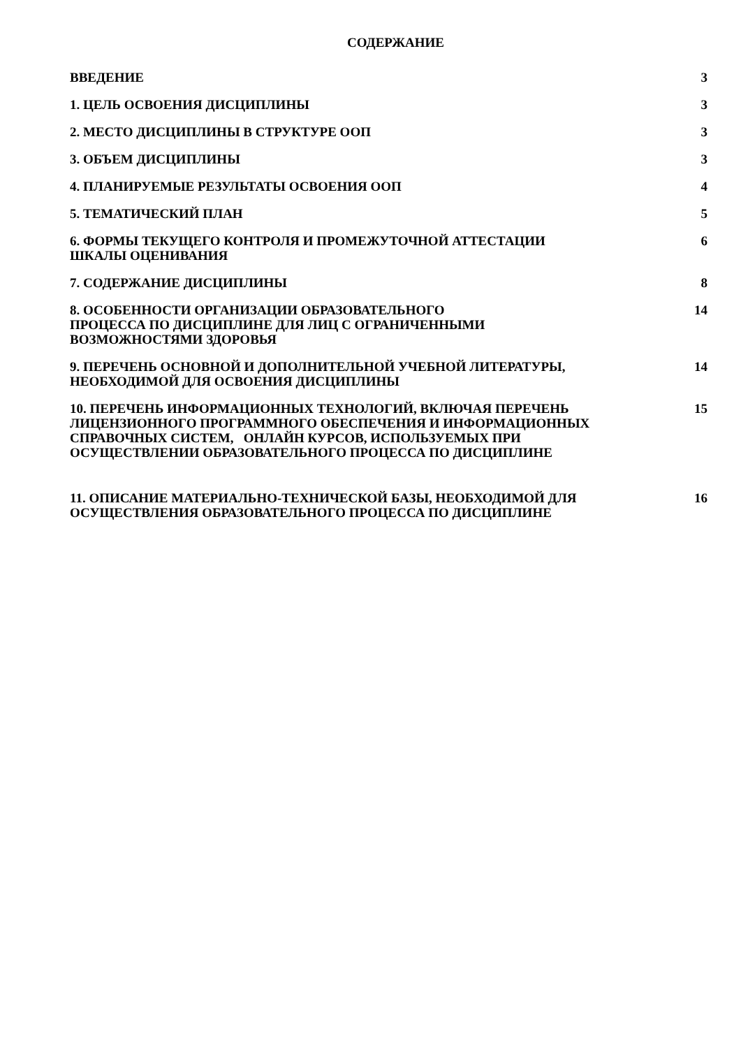СОДЕРЖАНИЕ
| ВВЕДЕНИЕ | 3 |
| 1. ЦЕЛЬ ОСВОЕНИЯ ДИСЦИПЛИНЫ | 3 |
| 2. МЕСТО ДИСЦИПЛИНЫ В СТРУКТУРЕ ООП | 3 |
| 3. ОБЪЕМ ДИСЦИПЛИНЫ | 3 |
| 4. ПЛАНИРУЕМЫЕ РЕЗУЛЬТАТЫ ОСВОЕНИЯ ООП | 4 |
| 5. ТЕМАТИЧЕСКИЙ ПЛАН | 5 |
| 6. ФОРМЫ ТЕКУЩЕГО КОНТРОЛЯ И ПРОМЕЖУТОЧНОЙ АТТЕСТАЦИИ ШКАЛЫ ОЦЕНИВАНИЯ | 6 |
| 7. СОДЕРЖАНИЕ ДИСЦИПЛИНЫ | 8 |
| 8. ОСОБЕННОСТИ ОРГАНИЗАЦИИ ОБРАЗОВАТЕЛЬНОГО ПРОЦЕССА ПО ДИСЦИПЛИНЕ ДЛЯ ЛИЦ С ОГРАНИЧЕННЫМИ ВОЗМОЖНОСТЯМИ ЗДОРОВЬЯ | 14 |
| 9. ПЕРЕЧЕНЬ ОСНОВНОЙ И ДОПОЛНИТЕЛЬНОЙ УЧЕБНОЙ ЛИТЕРАТУРЫ, НЕОБХОДИМОЙ ДЛЯ ОСВОЕНИЯ ДИСЦИПЛИНЫ | 14 |
| 10. ПЕРЕЧЕНЬ ИНФОРМАЦИОННЫХ ТЕХНОЛОГИЙ, ВКЛЮЧАЯ ПЕРЕЧЕНЬ ЛИЦЕНЗИОННОГО ПРОГРАММНОГО ОБЕСПЕЧЕНИЯ И ИНФОРМАЦИОННЫХ СПРАВОЧНЫХ СИСТЕМ, ОНЛАЙН КУРСОВ, ИСПОЛЬЗУЕМЫХ ПРИ ОСУЩЕСТВЛЕНИИ ОБРАЗОВАТЕЛЬНОГО ПРОЦЕССА ПО ДИСЦИПЛИНЕ | 15 |
| 11. ОПИСАНИЕ МАТЕРИАЛЬНО-ТЕХНИЧЕСКОЙ БАЗЫ, НЕОБХОДИМОЙ ДЛЯ ОСУЩЕСТВЛЕНИЯ ОБРАЗОВАТЕЛЬНОГО ПРОЦЕССА ПО ДИСЦИПЛИНЕ | 16 |